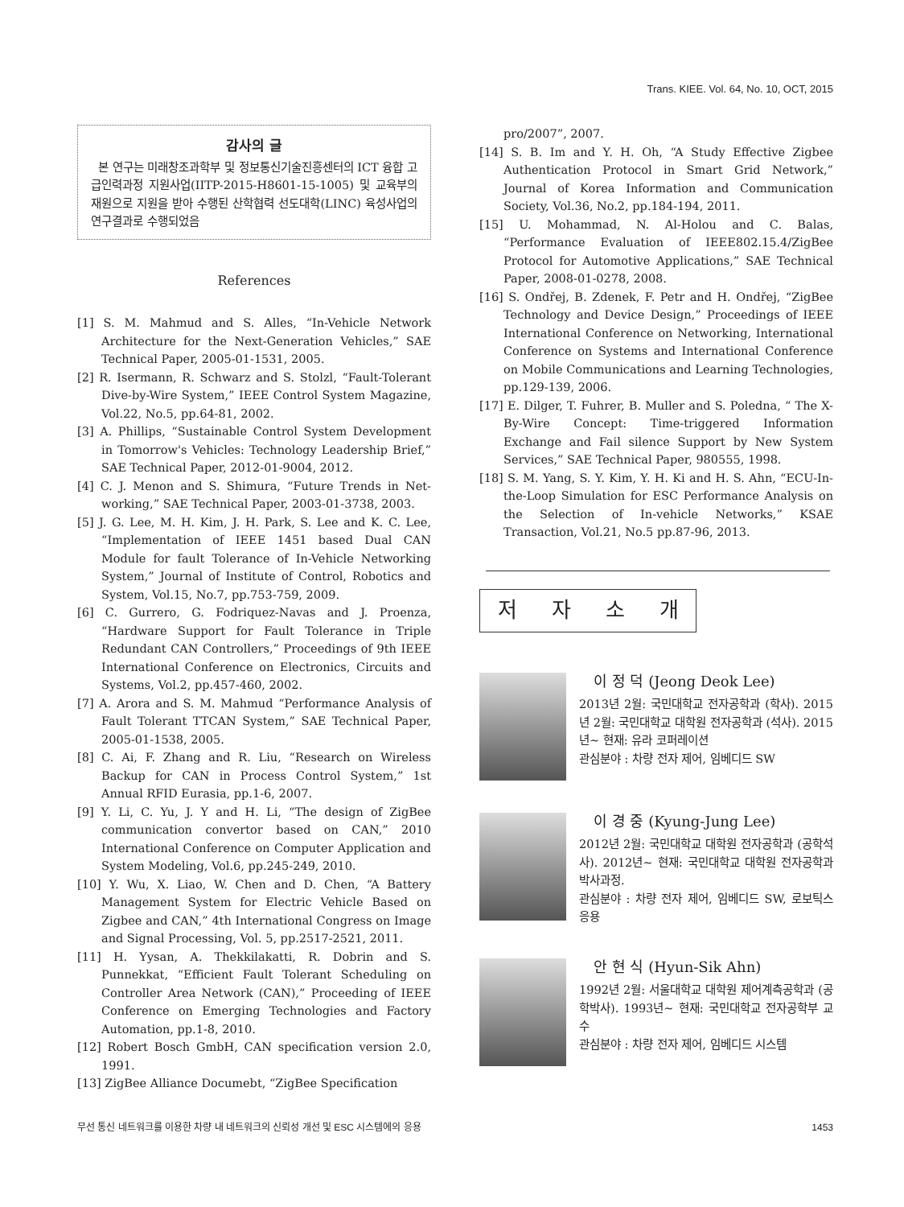Trans. KIEE. Vol. 64, No. 10, OCT, 2015
감사의 글
본 연구는 미래창조과학부 및 정보통신기술진흥센터의 ICT 융합 고급인력과정 지원사업(IITP-2015-H8601-15-1005) 및 교육부의 재원으로 지원을 받아 수행된 산학협력 선도대학(LINC) 육성사업의 연구결과로 수행되었음
References
[1] S. M. Mahmud and S. Alles, “In-Vehicle Network Architecture for the Next-Generation Vehicles,” SAE Technical Paper, 2005-01-1531, 2005.
[2] R. Isermann, R. Schwarz and S. Stolzl, “Fault-Tolerant Dive-by-Wire System,” IEEE Control System Magazine, Vol.22, No.5, pp.64-81, 2002.
[3] A. Phillips, “Sustainable Control System Development in Tomorrow's Vehicles: Technology Leadership Brief,” SAE Technical Paper, 2012-01-9004, 2012.
[4] C. J. Menon and S. Shimura, “Future Trends in Net-working,” SAE Technical Paper, 2003-01-3738, 2003.
[5] J. G. Lee, M. H. Kim, J. H. Park, S. Lee and K. C. Lee, “Implementation of IEEE 1451 based Dual CAN Module for fault Tolerance of In-Vehicle Networking System,” Journal of Institute of Control, Robotics and System, Vol.15, No.7, pp.753-759, 2009.
[6] C. Gurrero, G. Fodriquez-Navas and J. Proenza, “Hardware Support for Fault Tolerance in Triple Redundant CAN Controllers,” Proceedings of 9th IEEE International Conference on Electronics, Circuits and Systems, Vol.2, pp.457-460, 2002.
[7] A. Arora and S. M. Mahmud “Performance Analysis of Fault Tolerant TTCAN System,” SAE Technical Paper, 2005-01-1538, 2005.
[8] C. Ai, F. Zhang and R. Liu, “Research on Wireless Backup for CAN in Process Control System,” 1st Annual RFID Eurasia, pp.1-6, 2007.
[9] Y. Li, C. Yu, J. Y and H. Li, “The design of ZigBee communication convertor based on CAN,” 2010 International Conference on Computer Application and System Modeling, Vol.6, pp.245-249, 2010.
[10] Y. Wu, X. Liao, W. Chen and D. Chen, “A Battery Management System for Electric Vehicle Based on Zigbee and CAN,” 4th International Congress on Image and Signal Processing, Vol. 5, pp.2517-2521, 2011.
[11] H. Yysan, A. Thekkilakatti, R. Dobrin and S. Punnekkat, “Efficient Fault Tolerant Scheduling on Controller Area Network (CAN),” Proceeding of IEEE Conference on Emerging Technologies and Factory Automation, pp.1-8, 2010.
[12] Robert Bosch GmbH, CAN specification version 2.0, 1991.
[13] ZigBee Alliance Documebt, “ZigBee Specification
pro/2007”, 2007.
[14] S. B. Im and Y. H. Oh, “A Study Effective Zigbee Authentication Protocol in Smart Grid Network,” Journal of Korea Information and Communication Society, Vol.36, No.2, pp.184-194, 2011.
[15] U. Mohammad, N. Al-Holou and C. Balas, “Performance Evaluation of IEEE802.15.4/ZigBee Protocol for Automotive Applications,” SAE Technical Paper, 2008-01-0278, 2008.
[16] S. Ondřej, B. Zdenek, F. Petr and H. Ondřej, “ZigBee Technology and Device Design,” Proceedings of IEEE International Conference on Networking, International Conference on Systems and International Conference on Mobile Communications and Learning Technologies, pp.129-139, 2006.
[17] E. Dilger, T. Fuhrer, B. Muller and S. Poledna, “ The X-By-Wire Concept: Time-triggered Information Exchange and Fail silence Support by New System Services,” SAE Technical Paper, 980555, 1998.
[18] S. M. Yang, S. Y. Kim, Y. H. Ki and H. S. Ahn, “ECU-In-the-Loop Simulation for ESC Performance Analysis on the Selection of In-vehicle Networks,” KSAE Transaction, Vol.21, No.5 pp.87-96, 2013.
저자소개
이 정 덕 (Jeong Deok Lee)
2013년 2월: 국민대학교 전자공학과 (학사). 2015년 2월: 국민대학교 대학원 전자공학과 (석사). 2015년~ 현재: 유라 코퍼레이션
관심분야 : 차량 전자 제어, 임베디드 SW
이 경 중 (Kyung-Jung Lee)
2012년 2월: 국민대학교 대학원 전자공학과 (공학석사). 2012년~ 현재: 국민대학교 대학원 전자공학과 박사과정.
관심분야 : 차량 전자 제어, 임베디드 SW, 로보틱스 응용
안 현 식 (Hyun-Sik Ahn)
1992년 2월: 서울대학교 대학원 제어계측공학과 (공학박사). 1993년~ 현재: 국민대학교 전자공학부 교수
관심분야 : 차량 전자 제어, 임베디드 시스템
무선 통신 네트워크를 이용한 차량 내 네트워크의 신뢰성 개선 및 ESC 시스템에의 응용 1453